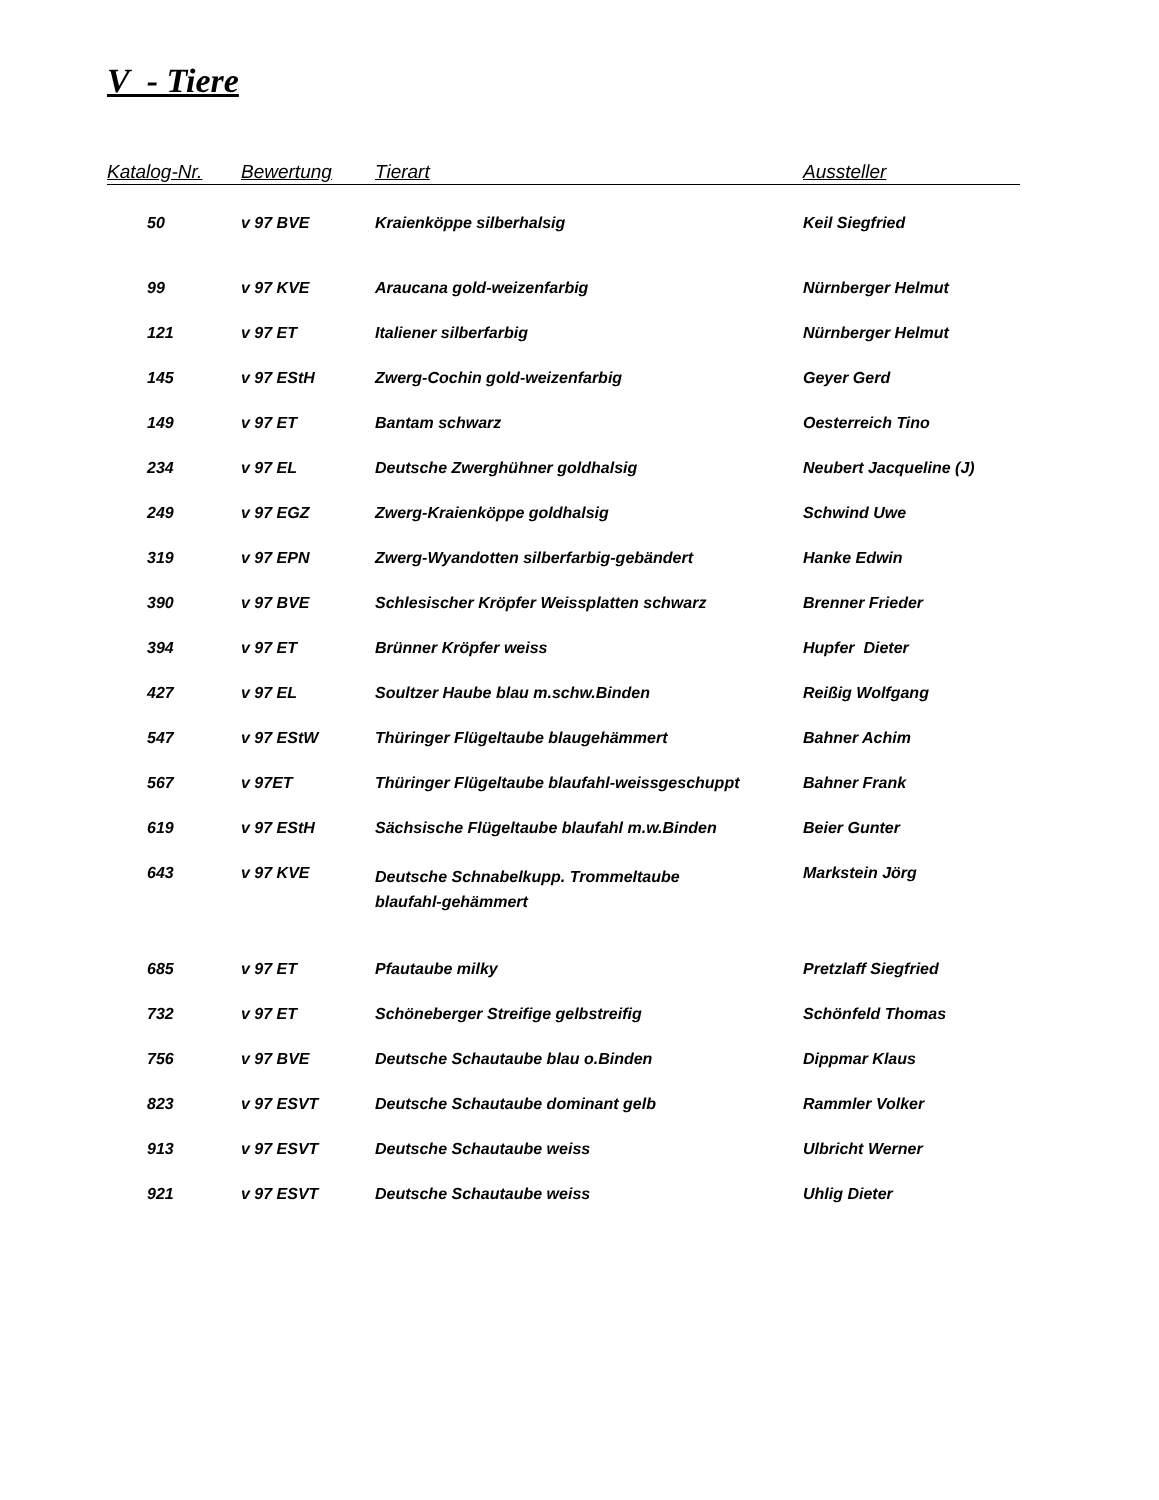V - Tiere
| Katalog-Nr. | Bewertung | Tierart | Aussteller |
| --- | --- | --- | --- |
| 50 | v 97 BVE | Kraienköppe silberhalsig | Keil Siegfried |
| 99 | v 97 KVE | Araucana gold-weizenfarbig | Nürnberger Helmut |
| 121 | v 97 ET | Italiener silberfarbig | Nürnberger Helmut |
| 145 | v 97 EStH | Zwerg-Cochin gold-weizenfarbig | Geyer Gerd |
| 149 | v 97 ET | Bantam schwarz | Oesterreich Tino |
| 234 | v 97 EL | Deutsche Zwerghühner goldhalsig | Neubert Jacqueline (J) |
| 249 | v 97 EGZ | Zwerg-Kraienköppe goldhalsig | Schwind Uwe |
| 319 | v 97 EPN | Zwerg-Wyandotten silberfarbig-gebändert | Hanke Edwin |
| 390 | v 97 BVE | Schlesischer Kröpfer Weissplatten schwarz | Brenner Frieder |
| 394 | v 97 ET | Brünner Kröpfer weiss | Hupfer Dieter |
| 427 | v 97 EL | Soultzer Haube blau m.schw.Binden | Reißig Wolfgang |
| 547 | v 97 EStW | Thüringer Flügeltaube blaugehämmert | Bahner Achim |
| 567 | v 97ET | Thüringer Flügeltaube blaufahl-weissgeschuppt | Bahner Frank |
| 619 | v 97 EStH | Sächsische Flügeltaube blaufahl m.w.Binden | Beier Gunter |
| 643 | v 97 KVE | Deutsche Schnabelkupp. Trommeltaube blaufahl-gehämmert | Markstein Jörg |
| 685 | v 97 ET | Pfautaube milky | Pretzlaff Siegfried |
| 732 | v 97 ET | Schöneberger Streifige gelbstreifig | Schönfeld Thomas |
| 756 | v 97 BVE | Deutsche Schautaube blau o.Binden | Dippmar Klaus |
| 823 | v 97 ESVT | Deutsche Schautaube dominant gelb | Rammler Volker |
| 913 | v 97 ESVT | Deutsche Schautaube weiss | Ulbricht Werner |
| 921 | v 97 ESVT | Deutsche Schautaube weiss | Uhlig Dieter |